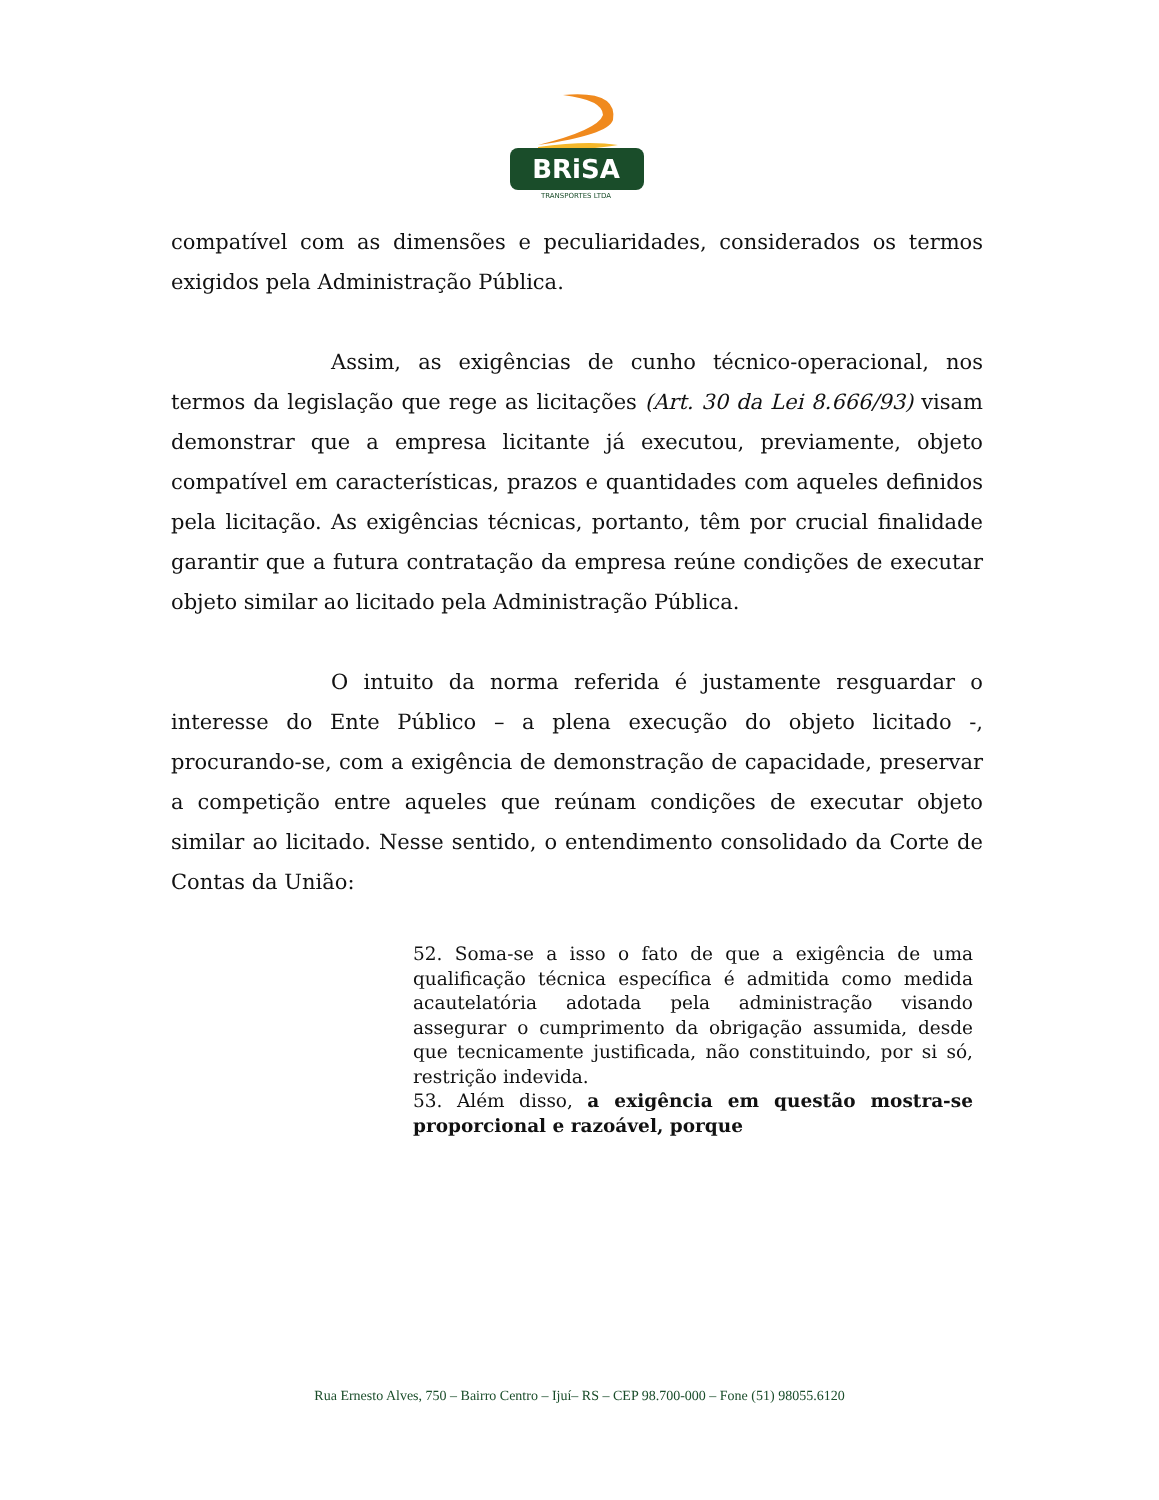BRiSA
TRANSPORTES LTDA
compatível com as dimensões e peculiaridades, considerados os termos exigidos pela Administração Pública.
Assim, as exigências de cunho técnico-operacional, nos termos da legislação que rege as licitações (Art. 30 da Lei 8.666/93) visam demonstrar que a empresa licitante já executou, previamente, objeto compatível em características, prazos e quantidades com aqueles definidos pela licitação. As exigências técnicas, portanto, têm por crucial finalidade garantir que a futura contratação da empresa reúne condições de executar objeto similar ao licitado pela Administração Pública.
O intuito da norma referida é justamente resguardar o interesse do Ente Público – a plena execução do objeto licitado -, procurando-se, com a exigência de demonstração de capacidade, preservar a competição entre aqueles que reúnam condições de executar objeto similar ao licitado. Nesse sentido, o entendimento consolidado da Corte de Contas da União:
52. Soma-se a isso o fato de que a exigência de uma qualificação técnica específica é admitida como medida acautelatória adotada pela administração visando assegurar o cumprimento da obrigação assumida, desde que tecnicamente justificada, não constituindo, por si só, restrição indevida.
53. Além disso, a exigência em questão mostra-se proporcional e razoável, porque
Rua Ernesto Alves, 750 – Bairro Centro – Ijuí– RS – CEP 98.700-000 – Fone (51) 98055.6120